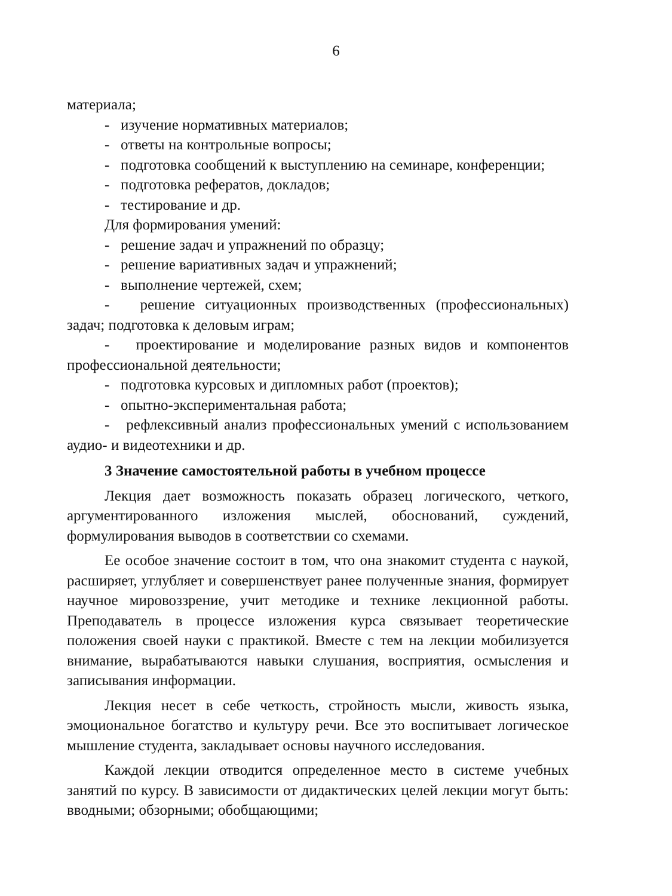6
материала;
- изучение нормативных материалов;
- ответы на контрольные вопросы;
- подготовка сообщений к выступлению на семинаре, конференции;
- подготовка рефератов, докладов;
- тестирование и др.
Для формирования умений:
- решение задач и упражнений по образцу;
- решение вариативных задач и упражнений;
- выполнение чертежей, схем;
- решение ситуационных производственных (профессиональных) задач; подготовка к деловым играм;
- проектирование и моделирование разных видов и компонентов профессиональной деятельности;
- подготовка курсовых и дипломных работ (проектов);
- опытно-экспериментальная работа;
- рефлексивный анализ профессиональных умений с использованием аудио- и видеотехники и др.
3 Значение самостоятельной работы в учебном процессе
Лекция дает возможность показать образец логического, четкого, аргументированного изложения мыслей, обоснований, суждений, формулирования выводов в соответствии со схемами.
Ее особое значение состоит в том, что она знакомит студента с наукой, расширяет, углубляет и совершенствует ранее полученные знания, формирует научное мировоззрение, учит методике и технике лекционной работы. Преподаватель в процессе изложения курса связывает теоретические положения своей науки с практикой. Вместе с тем на лекции мобилизуется внимание, вырабатываются навыки слушания, восприятия, осмысления и записывания информации.
Лекция несет в себе четкость, стройность мысли, живость языка, эмоциональное богатство и культуру речи. Все это воспитывает логическое мышление студента, закладывает основы научного исследования.
Каждой лекции отводится определенное место в системе учебных занятий по курсу. В зависимости от дидактических целей лекции могут быть: вводными; обзорными; обобщающими;